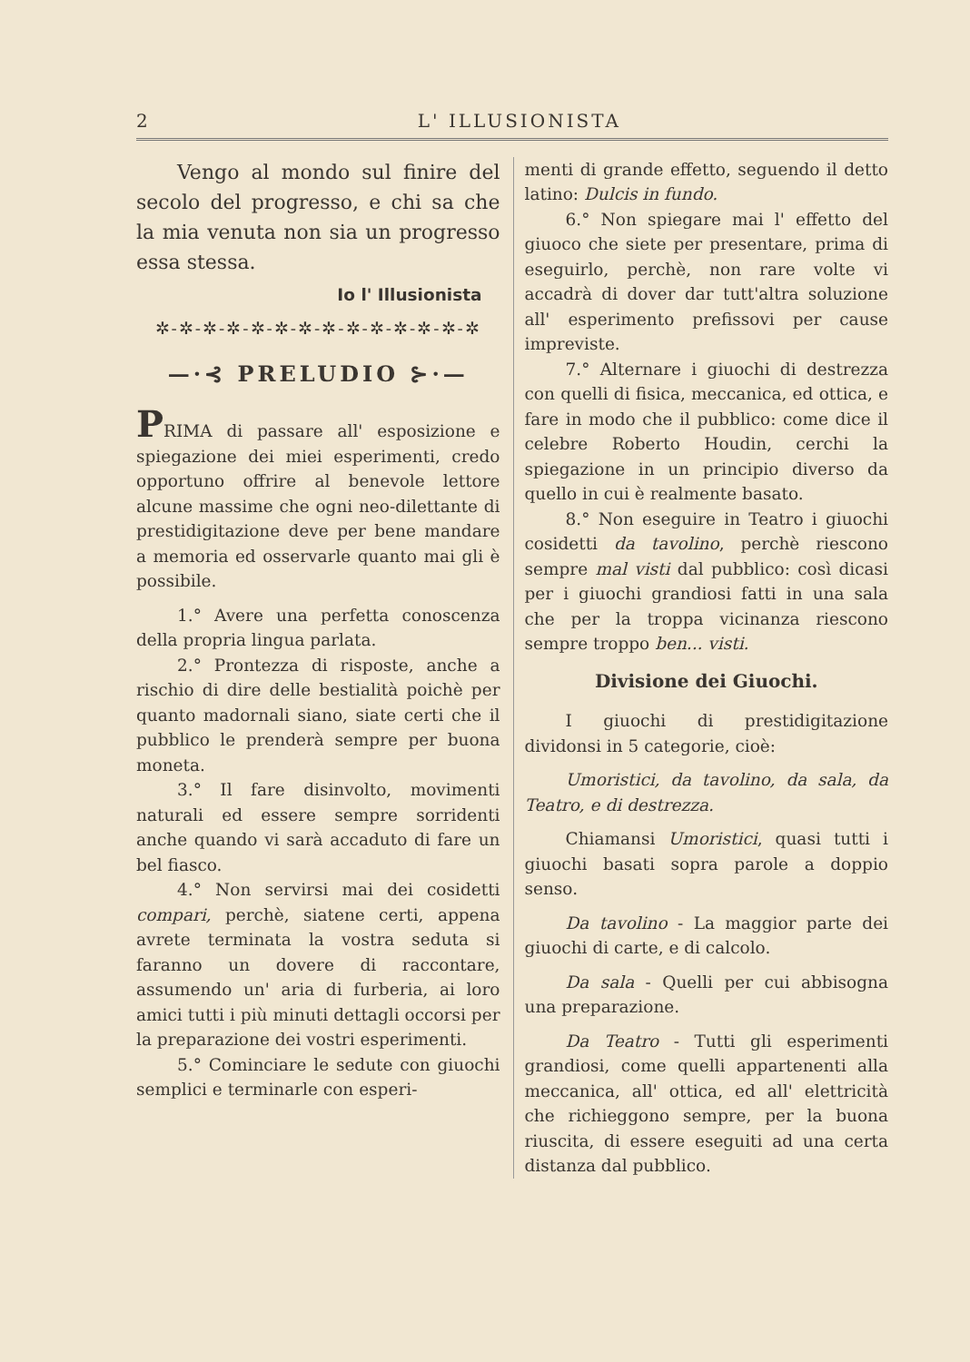2 L' ILLUSIONISTA
Vengo al mondo sul finire del secolo del progresso, e chi sa che la mia venuta non sia un progresso essa stessa.
Io l' Illusionista
✲-✲-✲-✲-✲-✲-✲-✲-✲-✲-✲-✲-✲-✲
—·⊰ PRELUDIO ⊱·—
PRIMA di passare all' esposizione e spiegazione dei miei esperimenti, credo opportuno offrire al benevole lettore alcune massime che ogni neo-dilettante di prestidigitazione deve per bene mandare a memoria ed osservarle quanto mai gli è possibile.
1.° Avere una perfetta conoscenza della propria lingua parlata.
2.° Prontezza di risposte, anche a rischio di dire delle bestialità poichè per quanto madornali siano, siate certi che il pubblico le prenderà sempre per buona moneta.
3.° Il fare disinvolto, movimenti naturali ed essere sempre sorridenti anche quando vi sarà accaduto di fare un bel fiasco.
4.° Non servirsi mai dei cosidetti compari, perchè, siatene certi, appena avrete terminata la vostra seduta si faranno un dovere di raccontare, assumendo un' aria di furberia, ai loro amici tutti i più minuti dettagli occorsi per la preparazione dei vostri esperimenti.
5.° Cominciare le sedute con giuochi semplici e terminarle con esperi-
menti di grande effetto, seguendo il detto latino: Dulcis in fundo.
6.° Non spiegare mai l' effetto del giuoco che siete per presentare, prima di eseguirlo, perchè, non rare volte vi accadrà di dover dar tutt'altra soluzione all' esperimento prefissovi per cause impreviste.
7.° Alternare i giuochi di destrezza con quelli di fisica, meccanica, ed ottica, e fare in modo che il pubblico: come dice il celebre Roberto Houdin, cerchi la spiegazione in un principio diverso da quello in cui è realmente basato.
8.° Non eseguire in Teatro i giuochi cosidetti da tavolino, perchè riescono sempre mal visti dal pubblico: così dicasi per i giuochi grandiosi fatti in una sala che per la troppa vicinanza riescono sempre troppo ben... visti.
Divisione dei Giuochi.
I giuochi di prestidigitazione dividonsi in 5 categorie, cioè:
Umoristici, da tavolino, da sala, da Teatro, e di destrezza.
Chiamansi Umoristici, quasi tutti i giuochi basati sopra parole a doppio senso.
Da tavolino - La maggior parte dei giuochi di carte, e di calcolo.
Da sala - Quelli per cui abbisogna una preparazione.
Da Teatro - Tutti gli esperimenti grandiosi, come quelli appartenenti alla meccanica, all' ottica, ed all' elettricità che richieggono sempre, per la buona riuscita, di essere eseguiti ad una certa distanza dal pubblico.